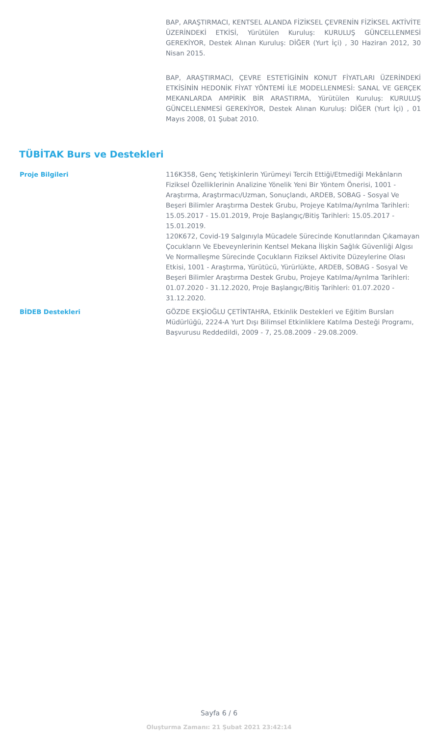BAP, ARAŞTIRMACI, KENTSEL ALANDA FİZİKSEL ÇEVRENİN FİZİKSEL AKTİVİTE ÜZERİNDEKİ ETKİSİ, Yürütülen Kuruluş: KURULUŞ GÜNCELLENMESİ GEREKİYOR, Destek Alınan Kuruluş: DİĞER (Yurt İçi) , 30 Haziran 2012, 30 Nisan 2015.
BAP, ARAŞTIRMACI, ÇEVRE ESTETİGİNİN KONUT FİYATLARI ÜZERİNDEKİ ETKİSİNİN HEDONİK FİYAT YÖNTEMİ İLE MODELLENMESİ: SANAL VE GERÇEK MEKANLARDA AMPİRİK BİR ARASTIRMA, Yürütülen Kuruluş: KURULUŞ GÜNCELLENMESİ GEREKİYOR, Destek Alınan Kuruluş: DİĞER (Yurt İçi) , 01 Mayıs 2008, 01 Şubat 2010.
TÜBİTAK Burs ve Destekleri
Proje Bilgileri 116K358, Genç Yetişkinlerin Yürümeyi Tercih Ettiği/Etmediği Mekânların Fiziksel Özelliklerinin Analizine Yönelik Yeni Bir Yöntem Önerisi, 1001 - Araştırma, Araştırmacı/Uzman, Sonuçlandı, ARDEB, SOBAG - Sosyal Ve Beşeri Bilimler Araştırma Destek Grubu, Projeye Katılma/Ayrılma Tarihleri: 15.05.2017 - 15.01.2019, Proje Başlangıç/Bitiş Tarihleri: 15.05.2017 - 15.01.2019.
120K672, Covid-19 Salgınıyla Mücadele Sürecinde Konutlarından Çıkamayan Çocukların Ve Ebeveynlerinin Kentsel Mekana İlişkin Sağlık Güvenliği Algısı Ve Normalleşme Sürecinde Çocukların Fiziksel Aktivite Düzeylerine Olası Etkisi, 1001 - Araştırma, Yürütücü, Yürürlükte, ARDEB, SOBAG - Sosyal Ve Beşeri Bilimler Araştırma Destek Grubu, Projeye Katılma/Ayrılma Tarihleri: 01.07.2020 - 31.12.2020, Proje Başlangıç/Bitiş Tarihleri: 01.07.2020 - 31.12.2020.
BİDEB Destekleri GÖZDE EKŞİOĞLU ÇETİNTAHRA, Etkinlik Destekleri ve Eğitim Bursları Müdürlüğü, 2224-A Yurt Dışı Bilimsel Etkinliklere Katılma Desteği Programı, Başvurusu Reddedildi, 2009 - 7, 25.08.2009 - 29.08.2009.
Sayfa 6 / 6
Oluşturma Zamanı: 21 Şubat 2021 23:42:14